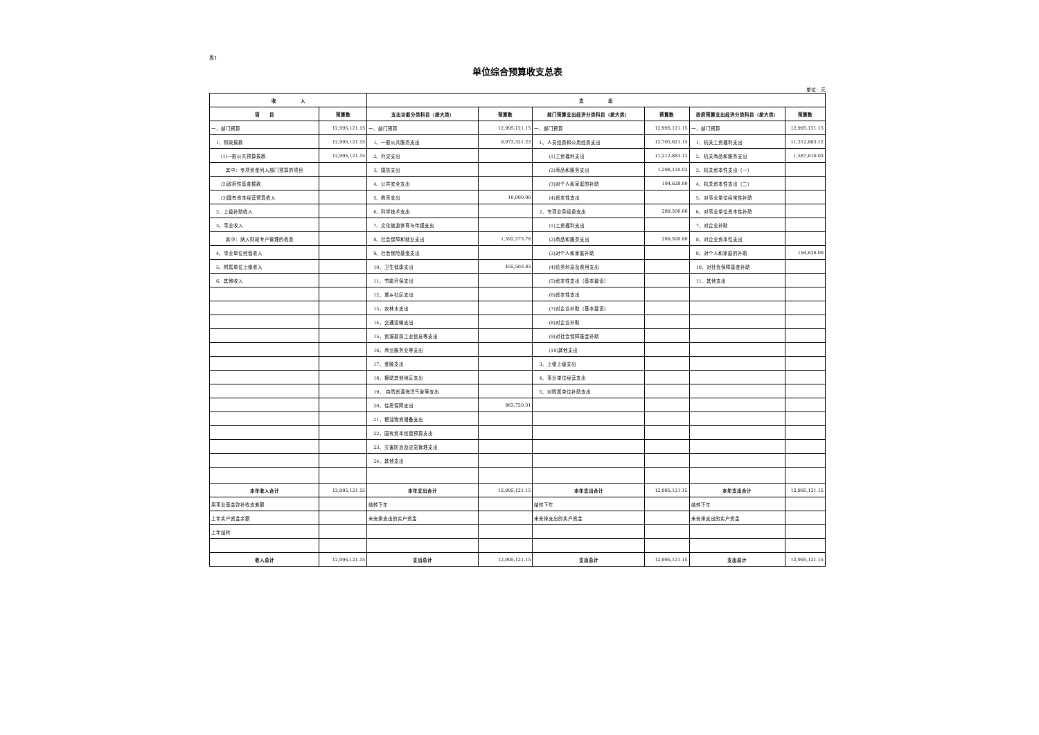表1
单位综合预算收支总表
单位：元
| 收 入 | | 支 出 | | | | | |
| --- | --- | --- | --- | --- | --- | --- | --- |
| 项 目 | 预算数 | 支出功能分类科目（按大类） | 预算数 | 部门预算支出经济分类科目（按大类） | 预算数 | 政府预算支出经济分类科目（按大类） | 预算数 |
| 一、部门预算 | 12,995,121.15 | 一、部门预算 | 12,995,121.15 | 一、部门预算 | 12,995,121.15 | 一、部门预算 | 12,995,121.15 |
| 1、财政拨款 | 12,995,121.15 | 1、一般公共服务支出 | 9,973,321.23 | 1、人员经费和公用经费支出 | 12,705,621.15 | 1、机关工资福利支出 | 11,212,883.12 |
| (1)一般公共预算拨款 | 12,995,121.15 | 2、外交支出 | | (1)工资福利支出 | 11,212,883.12 | 2、机关商品和服务支出 | 1,587,610.03 |
| 其中：专项资金列入部门预算的项目 | | 3、国防支出 | | (2)商品和服务支出 | 1,298,110.03 | 3、机关资本性支出（一） | |
| (2)政府性基金拨款 | | 4、公共安全支出 | | (3)对个人和家庭的补助 | 194,628.00 | 4、机关资本性支出（二） | |
| (3)国有资本经营预算收入 | | 5、教育支出 | 10,000.00 | (4)资本性支出 | | 5、对事业单位经常性补助 | |
| 2、上级补助收入 | | 6、科学技术支出 | | 2、专项业务经费支出 | 289,500.00 | 6、对事业单位资本性补助 | |
| 3、事业收入 | | 7、文化旅游体育与传媒支出 | | (1)工资福利支出 | | 7、对企业补助 | |
| 其中：纳入财政专户管理的收费 | | 8、社会保障和就业支出 | 1,592,575.78 | (2)商品和服务支出 | 289,500.00 | 8、对企业资本性支出 | |
| 4、事业单位经营收入 | | 9、社会保险基金支出 | | (3)对个人和家庭补助 | | 9、对个人和家庭的补助 | 194,628.00 |
| 5、附属单位上缴收入 | | 10、卫生健康支出 | 455,503.83 | (4)债务利息及费用支出 | | 10、对社会保障基金补助 | |
| 6、其他收入 | | 11、节能环保支出 | | (5)资本性支出（基本建设） | | 11、其他支出 | |
| | | 12、城乡社区支出 | | (6)资本性支出 | | | |
| | | 13、农林水支出 | | (7)对企业补助（基本建设） | | | |
| | | 14、交通运输支出 | | (8)对企业补助 | | | |
| | | 15、资源勘探工业信息等支出 | | (9)对社会保障基金补助 | | | |
| | | 16、商业服务业等支出 | | (10)其他支出 | | | |
| | | 17、金融支出 | | 3、上缴上级支出 | | | |
| | | 18、援助其他地区支出 | | 4、事业单位经营支出 | | | |
| | | 19、 自然资源海洋气象等支出 | | 5、对附属单位补助支出 | | | |
| | | 20、住房保障支出 | 963,720.31 | | | | |
| | | 21、粮油物资储备支出 | | | | | |
| | | 22、国有资本经营预算支出 | | | | | |
| | | 23、灾害防治及应急管理支出 | | | | | |
| | | 24、其他支出 | | | | | |
| 本年收入合计 | 12,995,121.15 | 本年支出合计 | 12,995,121.15 | 本年支出合计 | 12,995,121.15 | 本年支出合计 | 12,995,121.15 |
| 用事业基金弥补收支差额 | | 结转下年 | | 结转下年 | | 结转下年 | |
| 上年实户资金余额 | | 未安排支出的实户资金 | | 未安排支出的实户资金 | | 未安排支出的实户资金 | |
| 上年结转 | | | | | | | |
| 收入总计 | 12,995,121.15 | 支出总计 | 12,995,121.15 | 支出总计 | 12,995,121.15 | 支出总计 | 12,995,121.15 |